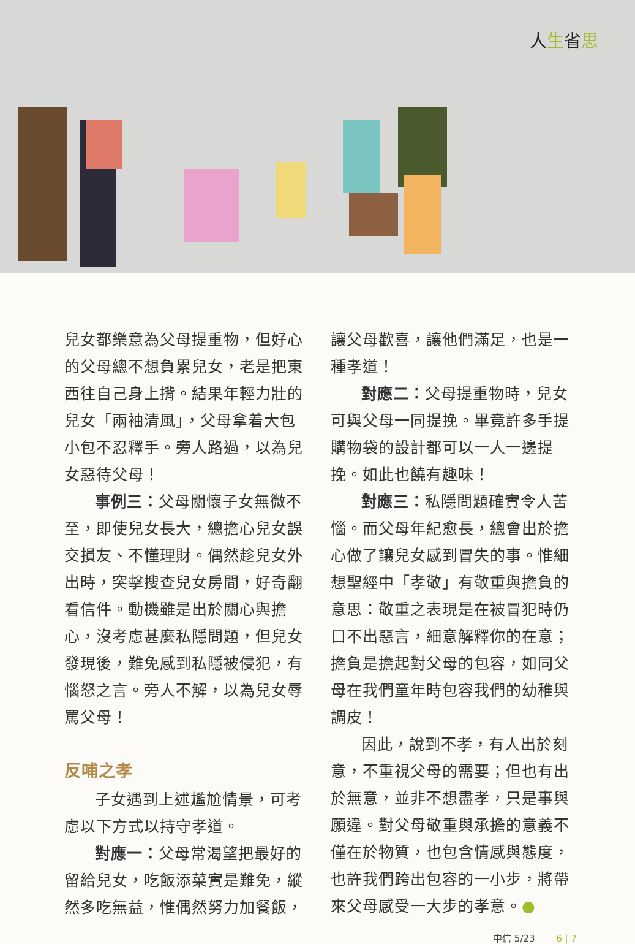人生省思
兒女都樂意為父母提重物，但好心的父母總不想負累兒女，老是把東西往自己身上揹。結果年輕力壯的兒女「兩袖清風」，父母拿着大包小包不忍釋手。旁人路過，以為兒女惡待父母！
事例三：父母關懷子女無微不至，即使兒女長大，總擔心兒女誤交損友、不懂理財。偶然趁兒女外出時，突擊搜查兒女房間，好奇翻看信件。動機雖是出於關心與擔心，沒考慮甚麼私隱問題，但兒女發現後，難免感到私隱被侵犯，有惱怒之言。旁人不解，以為兒女辱罵父母！
反哺之孝
子女遇到上述尷尬情景，可考慮以下方式以持守孝道。
對應一：父母常渴望把最好的留給兒女，吃飯添菜實是難免，縱然多吃無益，惟偶然努力加餐飯，
讓父母歡喜，讓他們滿足，也是一種孝道！
對應二：父母提重物時，兒女可與父母一同提挽。畢竟許多手提購物袋的設計都可以一人一邊提挽。如此也饒有趣味！
對應三：私隱問題確實令人苦惱。而父母年紀愈長，總會出於擔心做了讓兒女感到冒失的事。惟細想聖經中「孝敬」有敬重與擔負的意思：敬重之表現是在被冒犯時仍口不出惡言，細意解釋你的在意；擔負是擔起對父母的包容，如同父母在我們童年時包容我們的幼稚與調皮！
因此，說到不孝，有人出於刻意，不重視父母的需要；但也有出於無意，並非不想盡孝，只是事與願違。對父母敬重與承擔的意義不僅在於物質，也包含情感與態度，也許我們跨出包容的一小步，將帶來父母感受一大步的孝意。●
中信 5/23 6 | 7